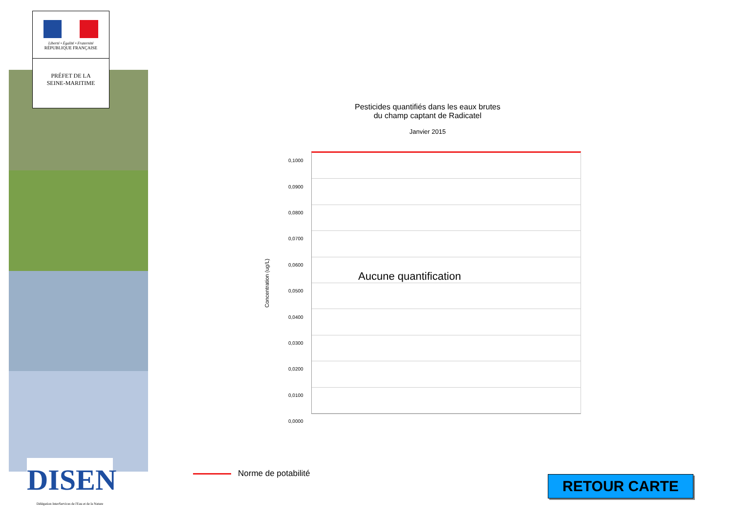Liberté • Égalité • Fraternité
RÉPUBLIQUE FRANÇAISE
PRÉFET DE LA
SEINE-MARITIME
DISEN
Délégation InterServices de l'Eau et de la Nature
Pesticides quantifiés dans les eaux brutes
du champ captant de Radicatel
Janvier 2015
Concentration (ug/L)
0,1000
0,0900
0,0800
0,0700
0,0600
0,0500
0,0400
0,0300
0,0200
0,0100
0,0000
Aucune quantification
Norme de potabilité
RETOUR CARTE